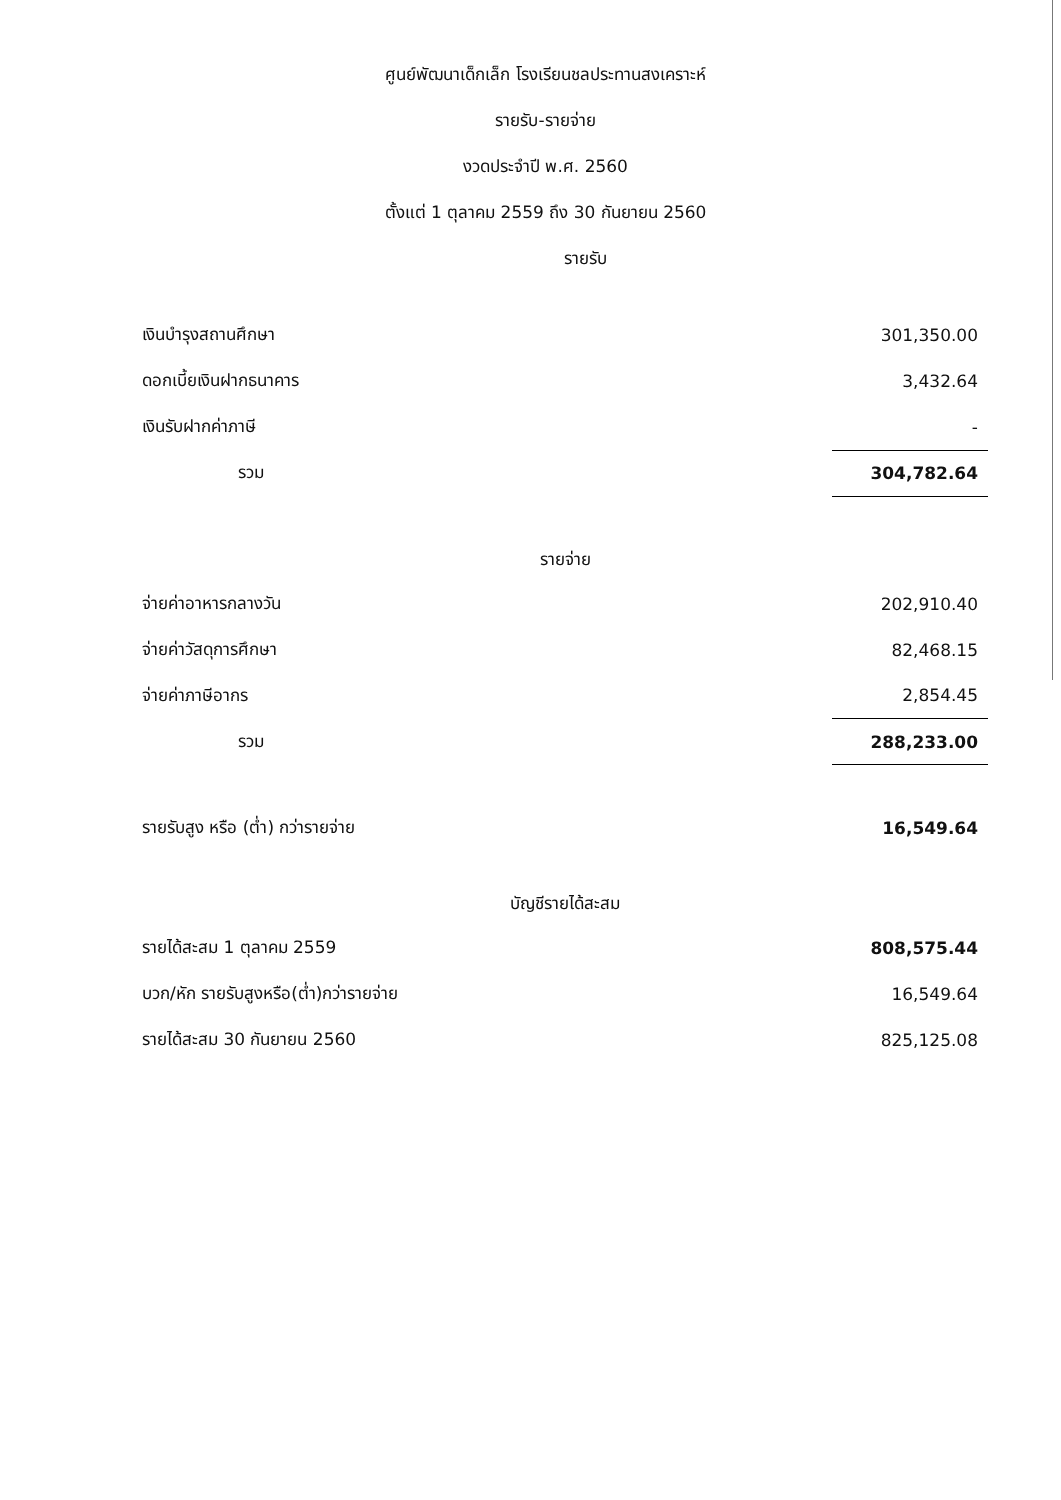ศูนย์พัฒนาเด็กเล็ก โรงเรียนชลประทานสงเคราะห์
รายรับ-รายจ่าย
งวดประจำปี พ.ศ. 2560
ตั้งแต่ 1 ตุลาคม 2559 ถึง 30 กันยายน 2560
รายรับ
| เงินบำรุงสถานศึกษา | 301,350.00 |
| ดอกเบี้ยเงินฝากธนาคาร | 3,432.64 |
| เงินรับฝากค่าภาษี | - |
| รวม | 304,782.64 |
| รายจ่าย | |
| จ่ายค่าอาหารกลางวัน | 202,910.40 |
| จ่ายค่าวัสดุการศึกษา | 82,468.15 |
| จ่ายค่าภาษีอากร | 2,854.45 |
| รวม | 288,233.00 |
| รายรับสูง หรือ (ต่ำ) กว่ารายจ่าย | 16,549.64 |
| บัญชีรายได้สะสม | |
| รายได้สะสม 1 ตุลาคม 2559 | 808,575.44 |
| บวก/หัก รายรับสูงหรือ(ต่ำ)กว่ารายจ่าย | 16,549.64 |
| รายได้สะสม 30 กันยายน 2560 | 825,125.08 |